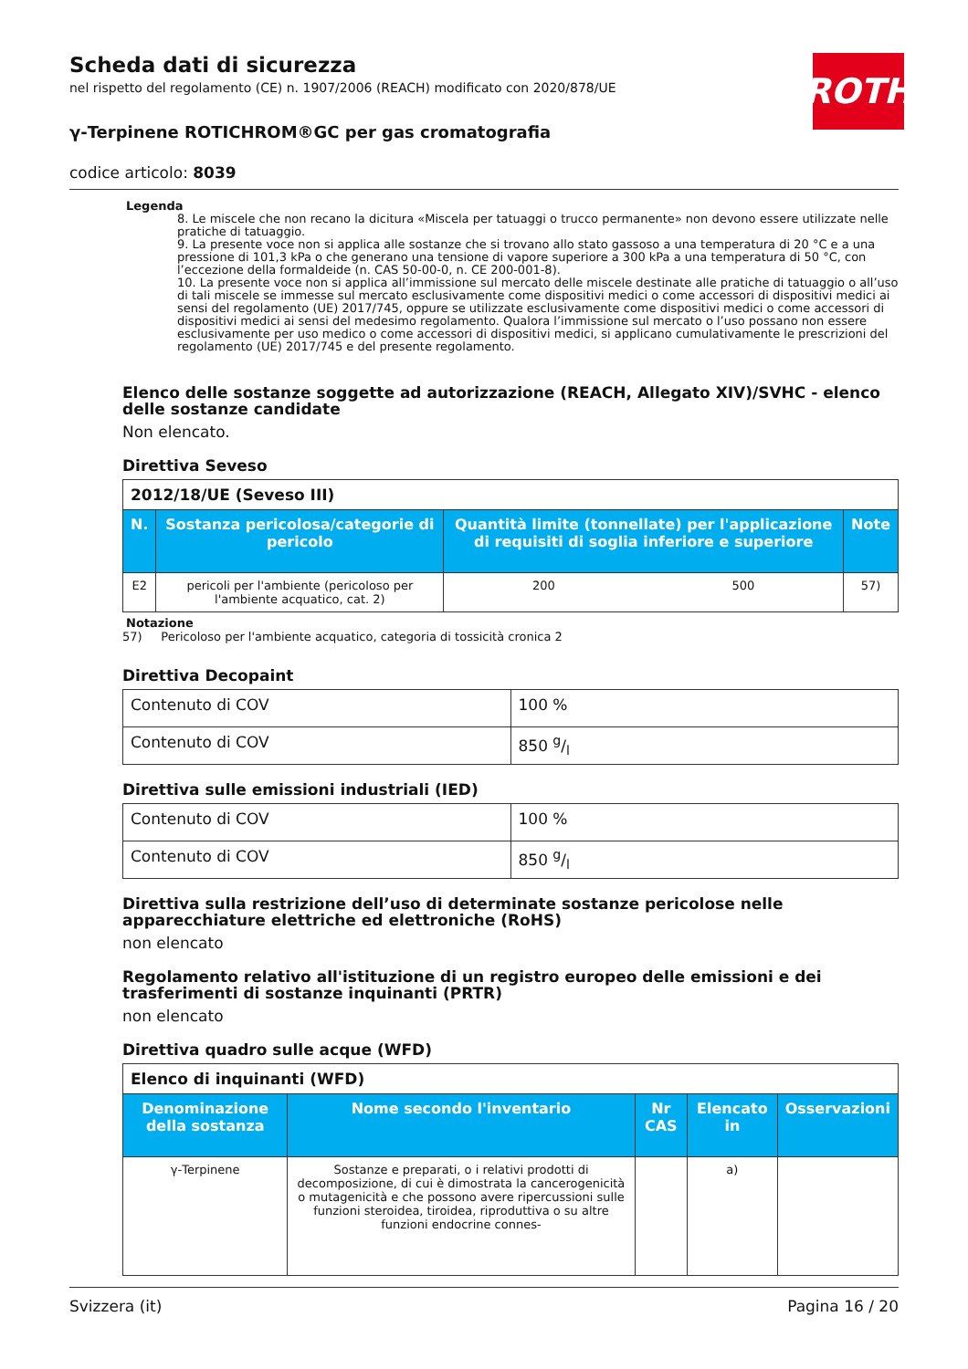ROTH
Scheda dati di sicurezza
nel rispetto del regolamento (CE) n. 1907/2006 (REACH) modificato con 2020/878/UE
γ-Terpinene ROTICHROM®GC per gas cromatografia
codice articolo: 8039
Legenda
8. Le miscele che non recano la dicitura «Miscela per tatuaggi o trucco permanente» non devono essere utilizzate nelle pratiche di tatuaggio.
9. La presente voce non si applica alle sostanze che si trovano allo stato gassoso a una temperatura di 20 °C e a una pressione di 101,3 kPa o che generano una tensione di vapore superiore a 300 kPa a una temperatura di 50 °C, con l’eccezione della formaldeide (n. CAS 50-00-0, n. CE 200-001-8).
10. La presente voce non si applica all’immissione sul mercato delle miscele destinate alle pratiche di tatuaggio o all’uso di tali miscele se immesse sul mercato esclusivamente come dispositivi medici o come accessori di dispositivi medici ai sensi del regolamento (UE) 2017/745, oppure se utilizzate esclusivamente come dispositivi medici o come accessori di dispositivi medici ai sensi del medesimo regolamento. Qualora l’immissione sul mercato o l’uso possano non essere esclusivamente per uso medico o come accessori di dispositivi medici, si applicano cumulativamente le prescrizioni del regolamento (UE) 2017/745 e del presente regolamento.
Elenco delle sostanze soggette ad autorizzazione (REACH, Allegato XIV)/SVHC - elenco delle sostanze candidate
Non elencato.
Direttiva Seveso
| 2012/18/UE (Seveso III) | | | | |
| --- | --- | --- | --- | --- |
| N. | Sostanza pericolosa/categorie di pericolo | Quantità limite (tonnellate) per l'applicazione di requisiti di soglia inferiore e superiore | | Note |
| E2 | pericoli per l'ambiente (pericoloso per l'ambiente acquatico, cat. 2) | 200 | 500 | 57) |
Notazione
57) Pericoloso per l'ambiente acquatico, categoria di tossicità cronica 2
Direttiva Decopaint
| Contenuto di COV | 100 % |
| Contenuto di COV | 850 g/l |
Direttiva sulle emissioni industriali (IED)
| Contenuto di COV | 100 % |
| Contenuto di COV | 850 g/l |
Direttiva sulla restrizione dell’uso di determinate sostanze pericolose nelle apparecchiature elettriche ed elettroniche (RoHS)
non elencato
Regolamento relativo all'istituzione di un registro europeo delle emissioni e dei trasferimenti di sostanze inquinanti (PRTR)
non elencato
Direttiva quadro sulle acque (WFD)
| Elenco di inquinanti (WFD) | | | | |
| --- | --- | --- | --- | --- |
| Denominazione della sostanza | Nome secondo l'inventario | Nr CAS | Elencato in | Osservazioni |
| γ-Terpinene | Sostanze e preparati, o i relativi prodotti di decomposizione, di cui è dimostrata la cancerogenicità o mutagenicità e che possono avere ripercussioni sulle funzioni steroidea, tiroidea, riproduttiva o su altre funzioni endocrine connes- | | a) | |
Svizzera (it) Pagina 16 / 20